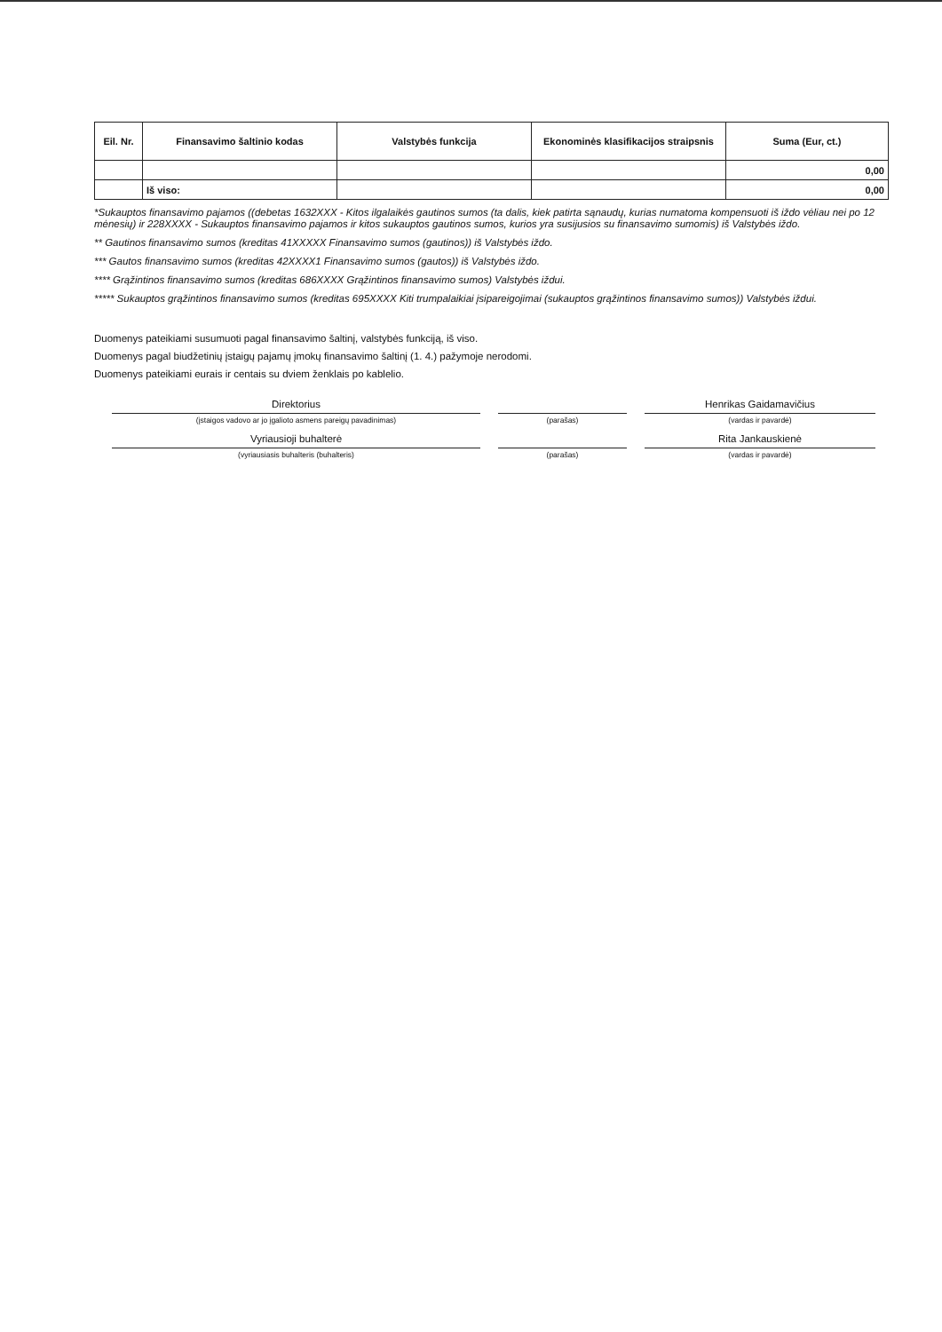| Eil. Nr. | Finansavimo šaltinio kodas | Valstybės funkcija | Ekonominės klasifikacijos straipsnis | Suma (Eur, ct.) |
| --- | --- | --- | --- | --- |
| | | | | 0,00 |
| | Iš viso: | | | 0,00 |
*Sukauptos finansavimo pajamos ((debetas 1632XXX - Kitos ilgalaikės gautinos sumos (ta dalis, kiek patirta sąnaudų, kurias numatoma kompensuoti iš iždo vėliau nei po 12 mėnesių) ir 228XXXX - Sukauptos finansavimo pajamos ir kitos sukauptos gautinos sumos, kurios yra susijusios su finansavimo sumomis) iš Valstybės iždo.
** Gautinos finansavimo sumos (kreditas 41XXXXX Finansavimo sumos (gautinos)) iš Valstybės iždo.
*** Gautos finansavimo sumos (kreditas 42XXXX1 Finansavimo sumos (gautos)) iš Valstybės iždo.
**** Grąžintinos finansavimo sumos (kreditas 686XXXX Grąžintinos finansavimo sumos) Valstybės iždui.
***** Sukauptos grąžintinos finansavimo sumos (kreditas 695XXXX Kiti trumpalaikiai įsipareigojimai (sukauptos grąžintinos finansavimo sumos)) Valstybės iždui.
Duomenys pateikiami susumuoti pagal finansavimo šaltinį, valstybės funkciją, iš viso.
Duomenys pagal biudžetinių įstaigų pajamų įmokų finansavimo šaltinį (1. 4.) pažymoje nerodomi.
Duomenys pateikiami eurais ir centais su dviem ženklais po kablelio.
Direktorius
(įstaigos vadovo ar jo įgalioto asmens pareigų pavadinimas)
Vyriausioji buhalterė
(vyriausiasis buhalteris (buhalteris)
(parašas)
(parašas)
Henrikas Gaidamavičius
(vardas ir pavardė)
Rita Jankauskienė
(vardas ir pavardė)